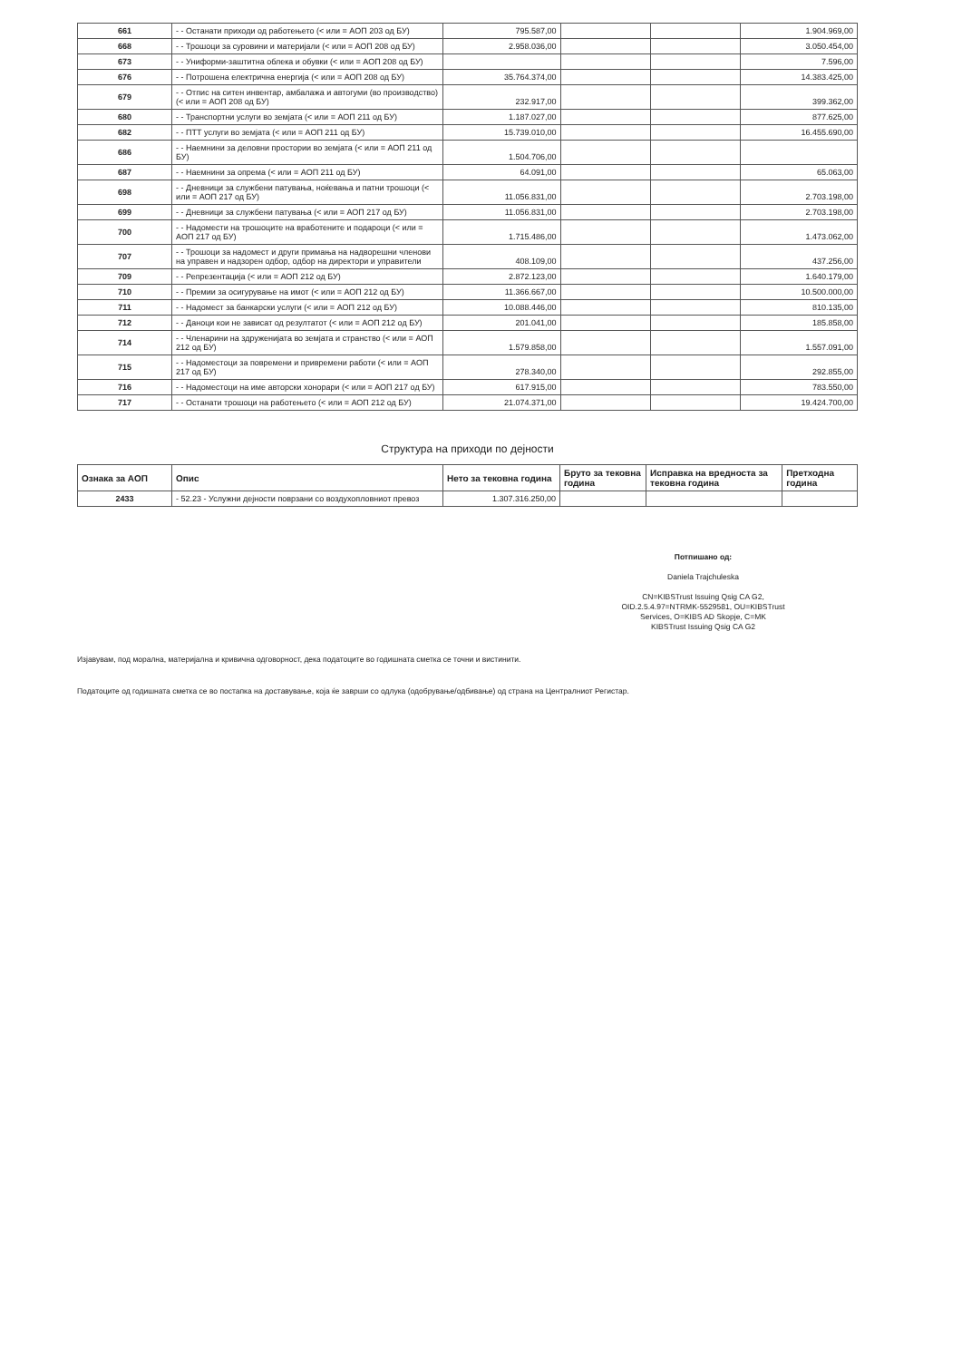| 661 | - - Останати приходи од работењето (< или = АОП 203 од БУ) | 795.587,00 | | | 1.904.969,00 |
| 668 | - - Трошоци за суровини и материјали (< или = АОП 208 од БУ) | 2.958.036,00 | | | 3.050.454,00 |
| 673 | - - Униформи-заштитна облека и обувки (< или = АОП 208 од БУ) | | | | 7.596,00 |
| 676 | - - Потрошена електрична енергија (< или = АОП 208 од БУ) | 35.764.374,00 | | | 14.383.425,00 |
| 679 | - - Отпис на ситен инвентар, амбалажа и автогуми (во производство) (< или = АОП 208 од БУ) | 232.917,00 | | | 399.362,00 |
| 680 | - - Транспортни услуги во земјата (< или = АОП 211 од БУ) | 1.187.027,00 | | | 877.625,00 |
| 682 | - - ПТТ услуги во земјата (< или = АОП 211 од БУ) | 15.739.010,00 | | | 16.455.690,00 |
| 686 | - - Наемнини за деловни простории во земјата (< или = АОП 211 од БУ) | 1.504.706,00 | | | |
| 687 | - - Наемнини за опрема (< или = АОП 211 од БУ) | 64.091,00 | | | 65.063,00 |
| 698 | - - Дневници за службени патувања, ноќевања и патни трошоци (< или = АОП 217 од БУ) | 11.056.831,00 | | | 2.703.198,00 |
| 699 | - - Дневници за службени патувања (< или = АОП 217 од БУ) | 11.056.831,00 | | | 2.703.198,00 |
| 700 | - - Надомести на трошоците на вработените и подароци (< или = АОП 217 од БУ) | 1.715.486,00 | | | 1.473.062,00 |
| 707 | - - Трошоци за надомест и други примања на надворешни членови на управен и надзорен одбор, одбор на директори и управители | 408.109,00 | | | 437.256,00 |
| 709 | - - Репрезентација (< или = АОП 212 од БУ) | 2.872.123,00 | | | 1.640.179,00 |
| 710 | - - Премии за осигурување на имот (< или = АОП 212 од БУ) | 11.366.667,00 | | | 10.500.000,00 |
| 711 | - - Надомест за банкарски услуги (< или = АОП 212 од БУ) | 10.088.446,00 | | | 810.135,00 |
| 712 | - - Даноци кои не зависат од резултатот (< или = АОП 212 од БУ) | 201.041,00 | | | 185.858,00 |
| 714 | - - Членарини на здруженијата во земјата и странство (< или = АОП 212 од БУ) | 1.579.858,00 | | | 1.557.091,00 |
| 715 | - - Надоместоци за повремени и привремени работи (< или = АОП 217 од БУ) | 278.340,00 | | | 292.855,00 |
| 716 | - - Надоместоци на име авторски хонорари (< или = АОП 217 од БУ) | 617.915,00 | | | 783.550,00 |
| 717 | - - Останати трошоци на работењето (< или = АОП 212 од БУ) | 21.074.371,00 | | | 19.424.700,00 |
Структура на приходи по дејности
| Ознака за АОП | Опис | Нето за тековна година | Бруто за тековна година | Исправка на вредноста за тековна година | Претходна година |
| --- | --- | --- | --- | --- | --- |
| 2433 | - 52.23 - Услужни дејности поврзани со воздухопловниот превоз | 1.307.316.250,00 | | | |
Потпишано од:
Daniela Trajchuleska
CN=KIBSTrust Issuing Qsig CA G2,
OID.2.5.4.97=NTRMK-5529581, OU=KIBSTrust
Services, O=KIBS AD Skopje, C=MK
KIBSTrust Issuing Qsig CA G2
Изјавувам, под морална, материјална и кривична одговорност, дека податоците во годишната сметка се точни и вистинити.
Податоците од годишната сметка се во постапка на доставување, која ќе заврши со одлука (одобрување/одбивање) од страна на Централниот Регистар.